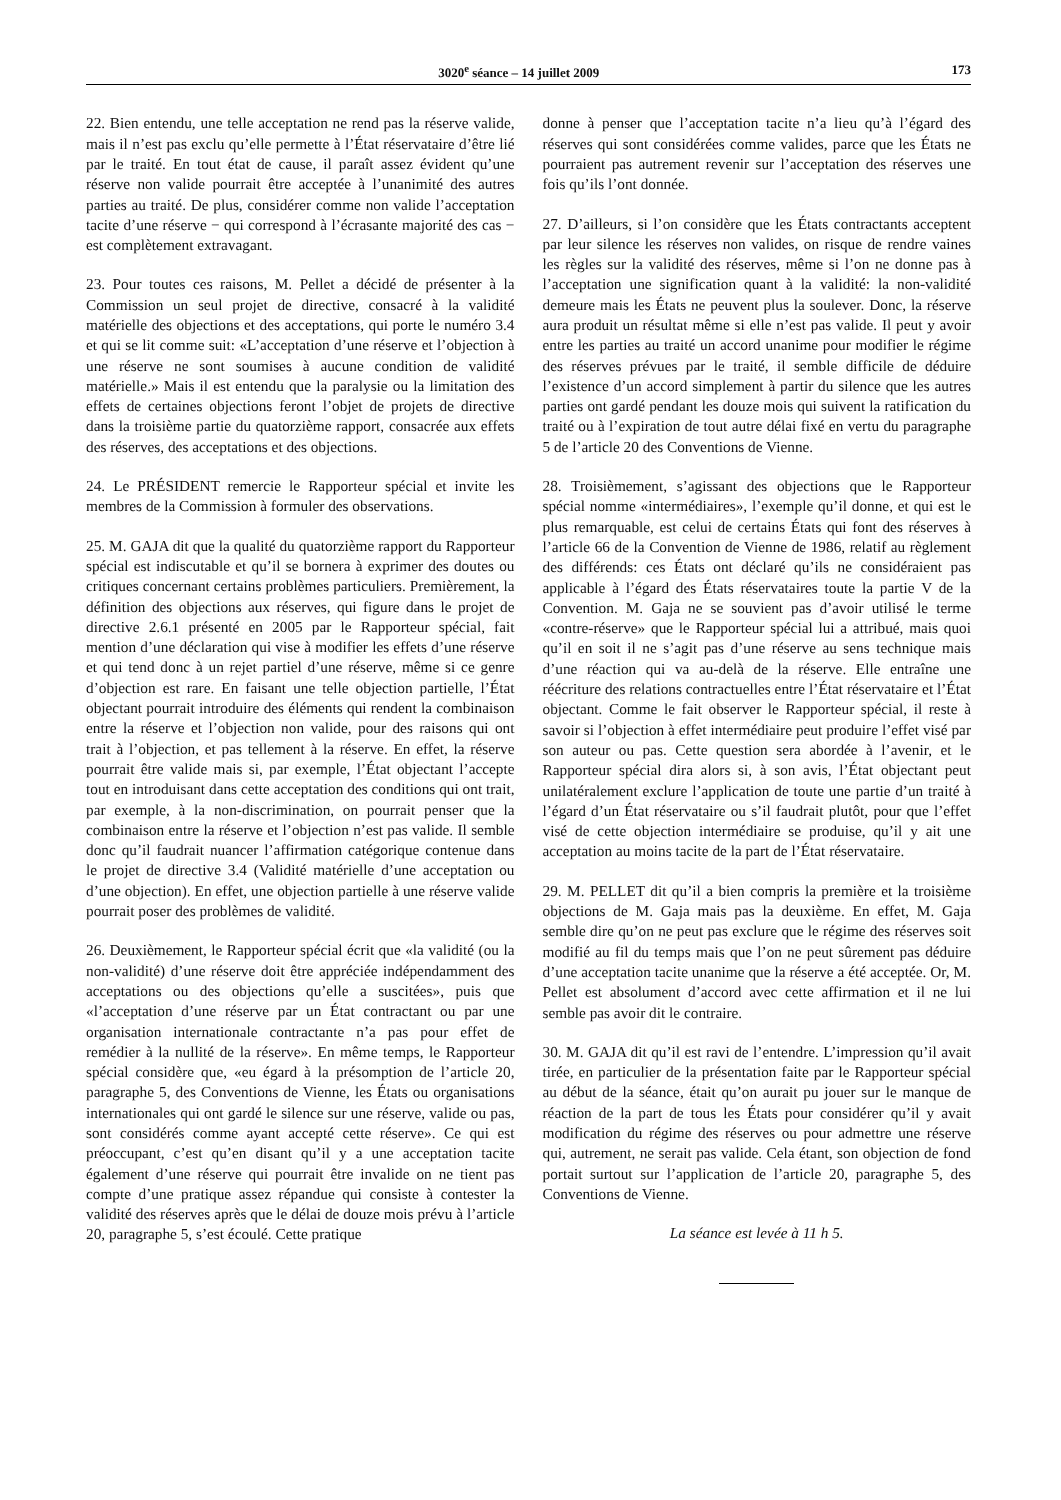3020<sup>e</sup> séance – 14 juillet 2009 173
22. Bien entendu, une telle acceptation ne rend pas la réserve valide, mais il n’est pas exclu qu’elle permette à l’État réservataire d’être lié par le traité. En tout état de cause, il paraît assez évident qu’une réserve non valide pourrait être acceptée à l’unanimité des autres parties au traité. De plus, considérer comme non valide l’acceptation tacite d’une réserve − qui correspond à l’écrasante majorité des cas − est complètement extravagant.
23. Pour toutes ces raisons, M. Pellet a décidé de présenter à la Commission un seul projet de directive, consacré à la validité matérielle des objections et des acceptations, qui porte le numéro 3.4 et qui se lit comme suit: «L’acceptation d’une réserve et l’objection à une réserve ne sont soumises à aucune condition de validité matérielle.» Mais il est entendu que la paralysie ou la limitation des effets de certaines objections feront l’objet de projets de directive dans la troisième partie du quatorzième rapport, consacrée aux effets des réserves, des acceptations et des objections.
24. Le PRÉSIDENT remercie le Rapporteur spécial et invite les membres de la Commission à formuler des observations.
25. M. GAJA dit que la qualité du quatorzième rapport du Rapporteur spécial est indiscutable et qu’il se bornera à exprimer des doutes ou critiques concernant certains problèmes particuliers. Premièrement, la définition des objections aux réserves, qui figure dans le projet de directive 2.6.1 présenté en 2005 par le Rapporteur spécial, fait mention d’une déclaration qui vise à modifier les effets d’une réserve et qui tend donc à un rejet partiel d’une réserve, même si ce genre d’objection est rare. En faisant une telle objection partielle, l’État objectant pourrait introduire des éléments qui rendent la combinaison entre la réserve et l’objection non valide, pour des raisons qui ont trait à l’objection, et pas tellement à la réserve. En effet, la réserve pourrait être valide mais si, par exemple, l’État objectant l’accepte tout en introduisant dans cette acceptation des conditions qui ont trait, par exemple, à la non-discrimination, on pourrait penser que la combinaison entre la réserve et l’objection n’est pas valide. Il semble donc qu’il faudrait nuancer l’affirmation catégorique contenue dans le projet de directive 3.4 (Validité matérielle d’une acceptation ou d’une objection). En effet, une objection partielle à une réserve valide pourrait poser des problèmes de validité.
26. Deuxièmement, le Rapporteur spécial écrit que «la validité (ou la non-validité) d’une réserve doit être appréciée indépendamment des acceptations ou des objections qu’elle a suscitées», puis que «l’acceptation d’une réserve par un État contractant ou par une organisation internationale contractante n’a pas pour effet de remédier à la nullité de la réserve». En même temps, le Rapporteur spécial considère que, «eu égard à la présomption de l’article 20, paragraphe 5, des Conventions de Vienne, les États ou organisations internationales qui ont gardé le silence sur une réserve, valide ou pas, sont considérés comme ayant accepté cette réserve». Ce qui est préoccupant, c’est qu’en disant qu’il y a une acceptation tacite également d’une réserve qui pourrait être invalide on ne tient pas compte d’une pratique assez répandue qui consiste à contester la validité des réserves après que le délai de douze mois prévu à l’article 20, paragraphe 5, s’est écoulé. Cette pratique
donne à penser que l’acceptation tacite n’a lieu qu’à l’égard des réserves qui sont considérées comme valides, parce que les États ne pourraient pas autrement revenir sur l’acceptation des réserves une fois qu’ils l’ont donnée.
27. D’ailleurs, si l’on considère que les États contractants acceptent par leur silence les réserves non valides, on risque de rendre vaines les règles sur la validité des réserves, même si l’on ne donne pas à l’acceptation une signification quant à la validité: la non-validité demeure mais les États ne peuvent plus la soulever. Donc, la réserve aura produit un résultat même si elle n’est pas valide. Il peut y avoir entre les parties au traité un accord unanime pour modifier le régime des réserves prévues par le traité, il semble difficile de déduire l’existence d’un accord simplement à partir du silence que les autres parties ont gardé pendant les douze mois qui suivent la ratification du traité ou à l’expiration de tout autre délai fixé en vertu du paragraphe 5 de l’article 20 des Conventions de Vienne.
28. Troisièmement, s’agissant des objections que le Rapporteur spécial nomme «intermédiaires», l’exemple qu’il donne, et qui est le plus remarquable, est celui de certains États qui font des réserves à l’article 66 de la Convention de Vienne de 1986, relatif au règlement des différends: ces États ont déclaré qu’ils ne considéraient pas applicable à l’égard des États réservataires toute la partie V de la Convention. M. Gaja ne se souvient pas d’avoir utilisé le terme «contre-réserve» que le Rapporteur spécial lui a attribué, mais quoi qu’il en soit il ne s’agit pas d’une réserve au sens technique mais d’une réaction qui va au-delà de la réserve. Elle entraîne une réécriture des relations contractuelles entre l’État réservataire et l’État objectant. Comme le fait observer le Rapporteur spécial, il reste à savoir si l’objection à effet intermédiaire peut produire l’effet visé par son auteur ou pas. Cette question sera abordée à l’avenir, et le Rapporteur spécial dira alors si, à son avis, l’État objectant peut unilatéralement exclure l’application de toute une partie d’un traité à l’égard d’un État réservataire ou s’il faudrait plutôt, pour que l’effet visé de cette objection intermédiaire se produise, qu’il y ait une acceptation au moins tacite de la part de l’État réservataire.
29. M. PELLET dit qu’il a bien compris la première et la troisième objections de M. Gaja mais pas la deuxième. En effet, M. Gaja semble dire qu’on ne peut pas exclure que le régime des réserves soit modifié au fil du temps mais que l’on ne peut sûrement pas déduire d’une acceptation tacite unanime que la réserve a été acceptée. Or, M. Pellet est absolument d’accord avec cette affirmation et il ne lui semble pas avoir dit le contraire.
30. M. GAJA dit qu’il est ravi de l’entendre. L’impression qu’il avait tirée, en particulier de la présentation faite par le Rapporteur spécial au début de la séance, était qu’on aurait pu jouer sur le manque de réaction de la part de tous les États pour considérer qu’il y avait modification du régime des réserves ou pour admettre une réserve qui, autrement, ne serait pas valide. Cela étant, son objection de fond portait surtout sur l’application de l’article 20, paragraphe 5, des Conventions de Vienne.
La séance est levée à 11 h 5.